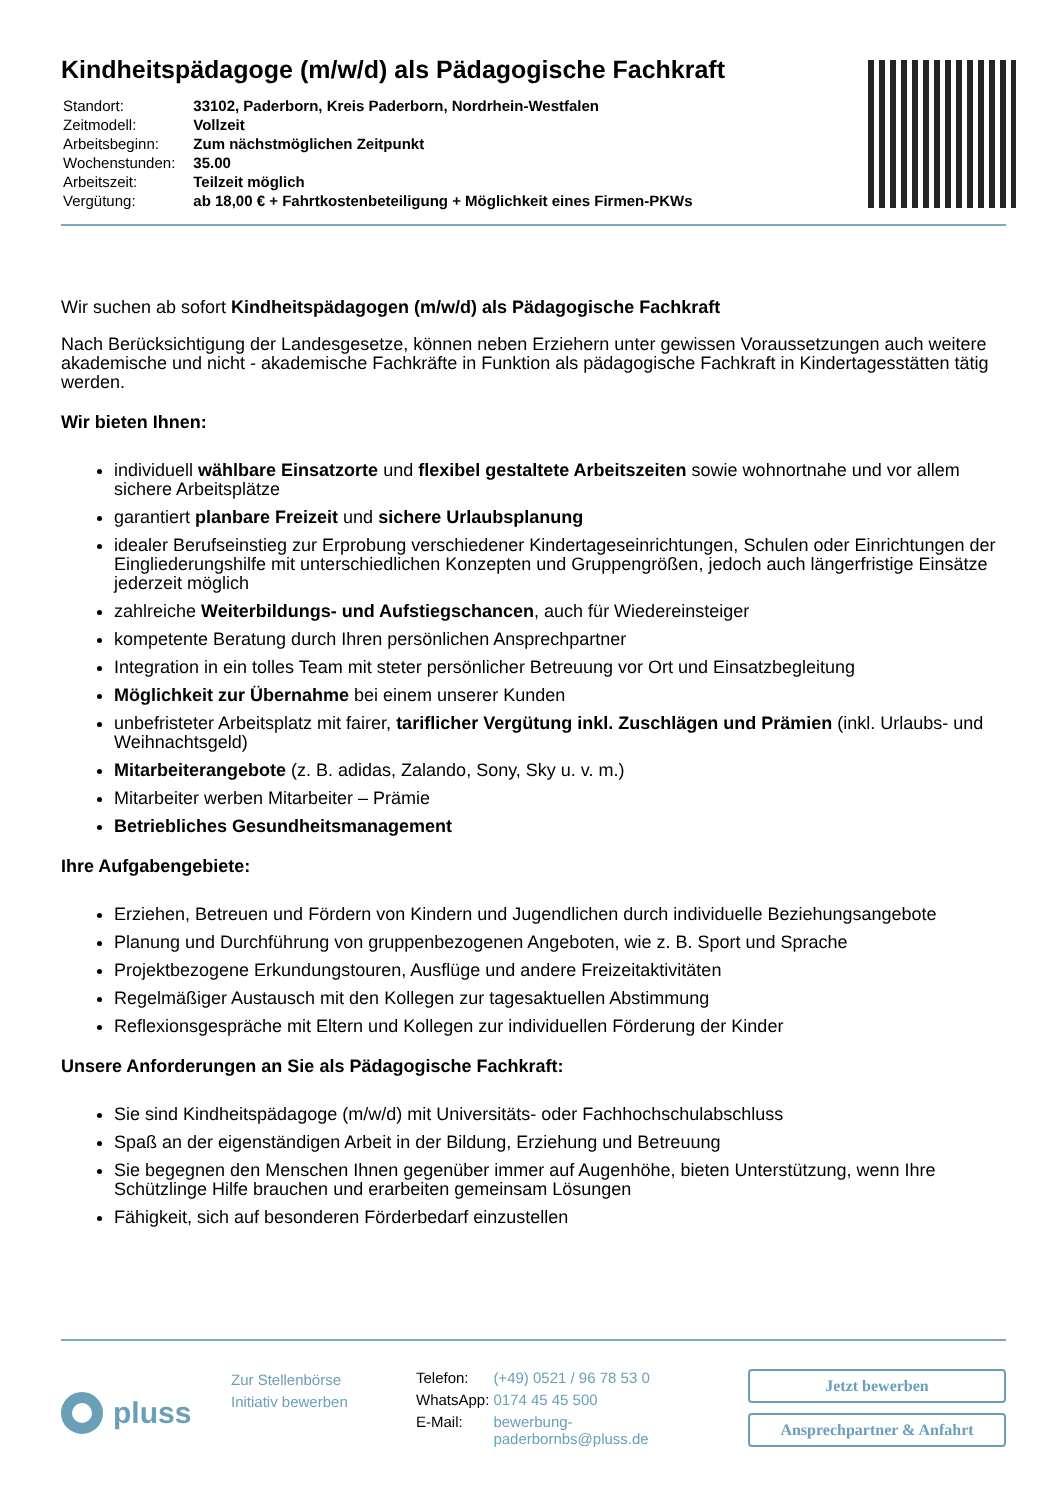Kindheitspädagoge (m/w/d) als Pädagogische Fachkraft
| Standort: | 33102, Paderborn, Kreis Paderborn, Nordrhein-Westfalen |
| Zeitmodell: | Vollzeit |
| Arbeitsbeginn: | Zum nächstmöglichen Zeitpunkt |
| Wochenstunden: | 35.00 |
| Arbeitszeit: | Teilzeit möglich |
| Vergütung: | ab 18,00 € + Fahrtkostenbeteiligung + Möglichkeit eines Firmen-PKWs |
Wir suchen ab sofort Kindheitspädagogen (m/w/d) als Pädagogische Fachkraft
Nach Berücksichtigung der Landesgesetze, können neben Erziehern unter gewissen Voraussetzungen auch weitere akademische und nicht - akademische Fachkräfte in Funktion als pädagogische Fachkraft in Kindertagesstätten tätig werden.
Wir bieten Ihnen:
individuell wählbare Einsatzorte und flexibel gestaltete Arbeitszeiten sowie wohnortnahe und vor allem sichere Arbeitsplätze
garantiert planbare Freizeit und sichere Urlaubsplanung
idealer Berufseinstieg zur Erprobung verschiedener Kindertageseinrichtungen, Schulen oder Einrichtungen der Eingliederungshilfe mit unterschiedlichen Konzepten und Gruppengrößen, jedoch auch längerfristige Einsätze jederzeit möglich
zahlreiche Weiterbildungs- und Aufstiegschancen, auch für Wiedereinsteiger
kompetente Beratung durch Ihren persönlichen Ansprechpartner
Integration in ein tolles Team mit steter persönlicher Betreuung vor Ort und Einsatzbegleitung
Möglichkeit zur Übernahme bei einem unserer Kunden
unbefristeter Arbeitsplatz mit fairer, tariflicher Vergütung inkl. Zuschlägen und Prämien (inkl. Urlaubs- und Weihnachtsgeld)
Mitarbeiterangebote (z. B. adidas, Zalando, Sony, Sky u. v. m.)
Mitarbeiter werben Mitarbeiter – Prämie
Betriebliches Gesundheitsmanagement
Ihre Aufgabengebiete:
Erziehen, Betreuen und Fördern von Kindern und Jugendlichen durch individuelle Beziehungsangebote
Planung und Durchführung von gruppenbezogenen Angeboten, wie z. B. Sport und Sprache
Projektbezogene Erkundungstouren, Ausflüge und andere Freizeitaktivitäten
Regelmäßiger Austausch mit den Kollegen zur tagesaktuellen Abstimmung
Reflexionsgespräche mit Eltern und Kollegen zur individuellen Förderung der Kinder
Unsere Anforderungen an Sie als Pädagogische Fachkraft:
Sie sind Kindheitspädagoge (m/w/d) mit Universitäts- oder Fachhochschulabschluss
Spaß an der eigenständigen Arbeit in der Bildung, Erziehung und Betreuung
Sie begegnen den Menschen Ihnen gegenüber immer auf Augenhöhe, bieten Unterstützung, wenn Ihre Schützlinge Hilfe brauchen und erarbeiten gemeinsam Lösungen
Fähigkeit, sich auf besonderen Förderbedarf einzustellen
pluss
Zur Stellenbörse
Initiativ bewerben
| Telefon: | (+49) 0521 / 96 78 53 0 |
| WhatsApp: | 0174 45 45 500 |
| E-Mail: | bewerbung-paderbornbs@pluss.de |
Jetzt bewerben
Ansprechpartner & Anfahrt